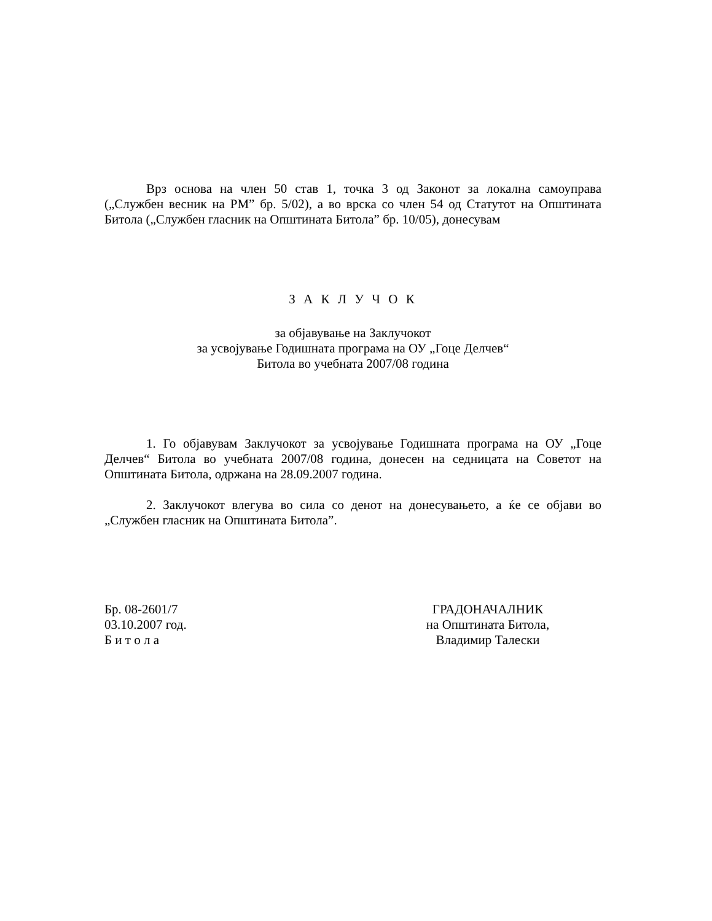Врз основа на член 50 став 1, точка 3 од Законот за локална самоуправа („Службен весник на РМ” бр. 5/02), а во врска со член 54 од Статутот на Општината Битола („Службен гласник на Општината Битола” бр. 10/05), донесувам
З А К Л У Ч О К
за објавување на Заклучокот
за усвојување Годишната програма на ОУ „Гоце Делчев“
Битола во учебната 2007/08 година
1. Го објавувам Заклучокот за усвојување Годишната програма на ОУ „Гоце Делчев“ Битола во учебната 2007/08 година, донесен на седницата на Советот на Општината Битола, одржана на 28.09.2007 година.
2. Заклучокот влегува во сила со денот на донесувањето, а ќе се објави во „Службен гласник на Општината Битола”.
Бр. 08-2601/7
03.10.2007 год.
Б и т о л а
ГРАДОНАЧАЛНИК
на Општината Битола,
Владимир Талески